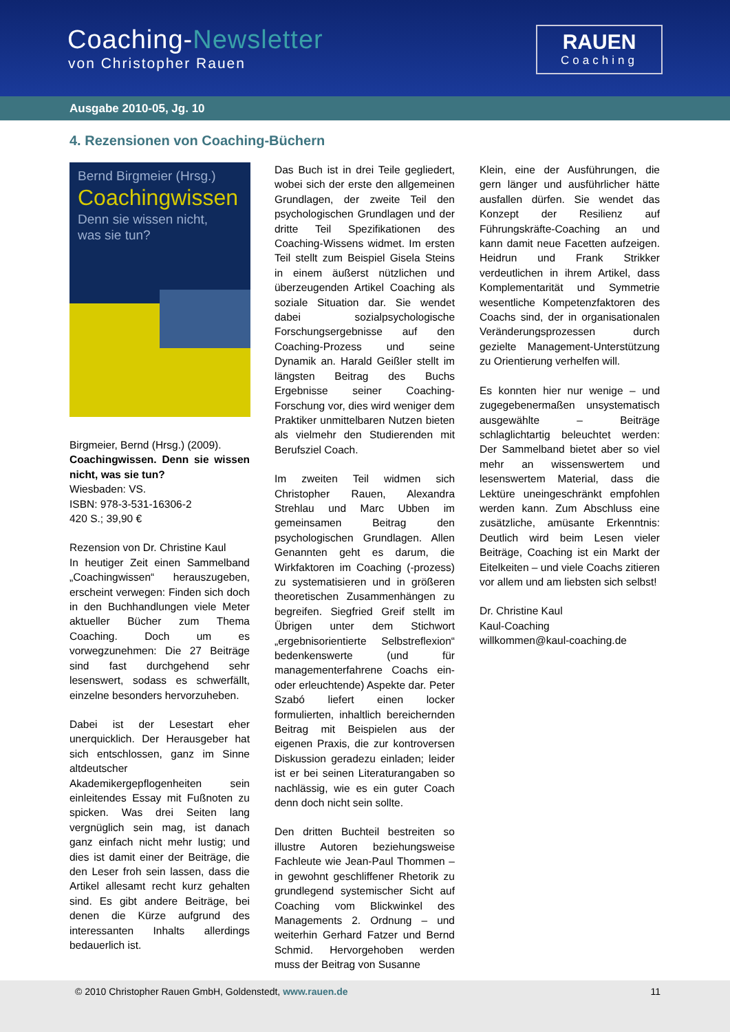Coaching-Newsletter
von Christopher Rauen
RAUEN
Coaching
Ausgabe 2010-05, Jg. 10
4. Rezensionen von Coaching-Büchern
Bernd Birgmeier (Hrsg.)
Coachingwissen
Denn sie wissen nicht,
was sie tun?
Birgmeier, Bernd (Hrsg.) (2009).
Coachingwissen. Denn sie wissen nicht, was sie tun?
Wiesbaden: VS.
ISBN: 978-3-531-16306-2
420 S.; 39,90 €
Rezension von Dr. Christine Kaul
In heutiger Zeit einen Sammelband „Coachingwissen“ herauszugeben, erscheint verwegen: Finden sich doch in den Buchhandlungen viele Meter aktueller Bücher zum Thema Coaching. Doch um es vorwegzunehmen: Die 27 Beiträge sind fast durchgehend sehr lesenswert, sodass es schwerfällt, einzelne besonders hervorzuheben.
Dabei ist der Lesestart eher unerquicklich. Der Herausgeber hat sich entschlossen, ganz im Sinne altdeutscher Akademikergepflogenheiten sein einleitendes Essay mit Fußnoten zu spicken. Was drei Seiten lang vergnüglich sein mag, ist danach ganz einfach nicht mehr lustig; und dies ist damit einer der Beiträge, die den Leser froh sein lassen, dass die Artikel allesamt recht kurz gehalten sind. Es gibt andere Beiträge, bei denen die Kürze aufgrund des interessanten Inhalts allerdings bedauerlich ist.
Das Buch ist in drei Teile gegliedert, wobei sich der erste den allgemeinen Grundlagen, der zweite Teil den psychologischen Grundlagen und der dritte Teil Spezifikationen des Coaching-Wissens widmet. Im ersten Teil stellt zum Beispiel Gisela Steins in einem äußerst nützlichen und überzeugenden Artikel Coaching als soziale Situation dar. Sie wendet dabei sozialpsychologische Forschungsergebnisse auf den Coaching-Prozess und seine Dynamik an. Harald Geißler stellt im längsten Beitrag des Buchs Ergebnisse seiner Coaching-Forschung vor, dies wird weniger dem Praktiker unmittelbaren Nutzen bieten als vielmehr den Studierenden mit Berufsziel Coach.
Im zweiten Teil widmen sich Christopher Rauen, Alexandra Strehlau und Marc Ubben im gemeinsamen Beitrag den psychologischen Grundlagen. Allen Genannten geht es darum, die Wirkfaktoren im Coaching (-prozess) zu systematisieren und in größeren theoretischen Zusammenhängen zu begreifen. Siegfried Greif stellt im Übrigen unter dem Stichwort „ergebnisorientierte Selbstreflexion“ bedenkenswerte (und für managementerfahrene Coachs ein- oder erleuchtende) Aspekte dar. Peter Szabó liefert einen locker formulierten, inhaltlich bereichernden Beitrag mit Beispielen aus der eigenen Praxis, die zur kontroversen Diskussion geradezu einladen; leider ist er bei seinen Literaturangaben so nachlässig, wie es ein guter Coach denn doch nicht sein sollte.
Den dritten Buchteil bestreiten so illustre Autoren beziehungsweise Fachleute wie Jean-Paul Thommen – in gewohnt geschliffener Rhetorik zu grundlegend systemischer Sicht auf Coaching vom Blickwinkel des Managements 2. Ordnung – und weiterhin Gerhard Fatzer und Bernd Schmid. Hervorgehoben werden muss der Beitrag von Susanne
Klein, eine der Ausführungen, die gern länger und ausführlicher hätte ausfallen dürfen. Sie wendet das Konzept der Resilienz auf Führungskräfte-Coaching an und kann damit neue Facetten aufzeigen. Heidrun und Frank Strikker verdeutlichen in ihrem Artikel, dass Komplementarität und Symmetrie wesentliche Kompetenzfaktoren des Coachs sind, der in organisationalen Veränderungsprozessen durch gezielte Management-Unterstützung zu Orientierung verhelfen will.
Es konnten hier nur wenige – und zugegebenermaßen unsystematisch ausgewählte – Beiträge schlaglichtartig beleuchtet werden: Der Sammelband bietet aber so viel mehr an wissenswertem und lesenswertem Material, dass die Lektüre uneingeschränkt empfohlen werden kann. Zum Abschluss eine zusätzliche, amüsante Erkenntnis: Deutlich wird beim Lesen vieler Beiträge, Coaching ist ein Markt der Eitelkeiten – und viele Coachs zitieren vor allem und am liebsten sich selbst!
Dr. Christine Kaul
Kaul-Coaching
willkommen@kaul-coaching.de
© 2010 Christopher Rauen GmbH, Goldenstedt, www.rauen.de 11